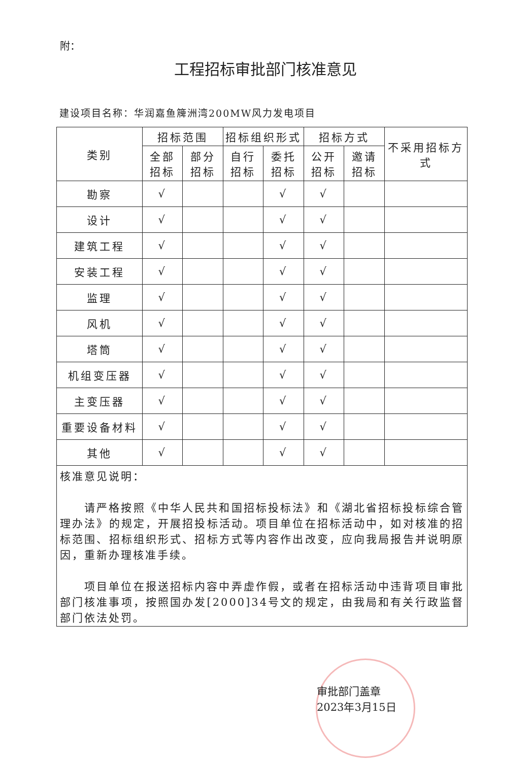附：
工程招标审批部门核准意见
建设项目名称：华润嘉鱼簰洲湾200MW风力发电项目
| 类别 | 招标范围 | | 招标组织形式 | | 招标方式 | | 不采用招标方式 |
| --- | --- | --- | --- | --- | --- | --- | --- |
| | 全部 招标 | 部分 招标 | 自行 招标 | 委托 招标 | 公开 招标 | 邀请 招标 | |
| 勘察 | √ | | | √ | √ | | |
| 设计 | √ | | | √ | √ | | |
| 建筑工程 | √ | | | √ | √ | | |
| 安装工程 | √ | | | √ | √ | | |
| 监理 | √ | | | √ | √ | | |
| 风机 | √ | | | √ | √ | | |
| 塔筒 | √ | | | √ | √ | | |
| 机组变压器 | √ | | | √ | √ | | |
| 主变压器 | √ | | | √ | √ | | |
| 重要设备材料 | √ | | | √ | √ | | |
| 其他 | √ | | | √ | √ | | |
| 核准意见说明： 请严格按照《中华人民共和国招标投标法》和《湖北省招标投标综合管理办法》的规定，开展招投标活动。项目单位在招标活动中，如对核准的招标范围、招标组织形式、招标方式等内容作出改变，应向我局报告并说明原因，重新办理核准手续。 项目单位在报送招标内容中弄虚作假，或者在招标活动中违背项目审批部门核准事项，按照国办发[2000]34号文的规定，由我局和有关行政监督部门依法处罚。 审批部门盖章 2023年3月15日 | | | | | | | |